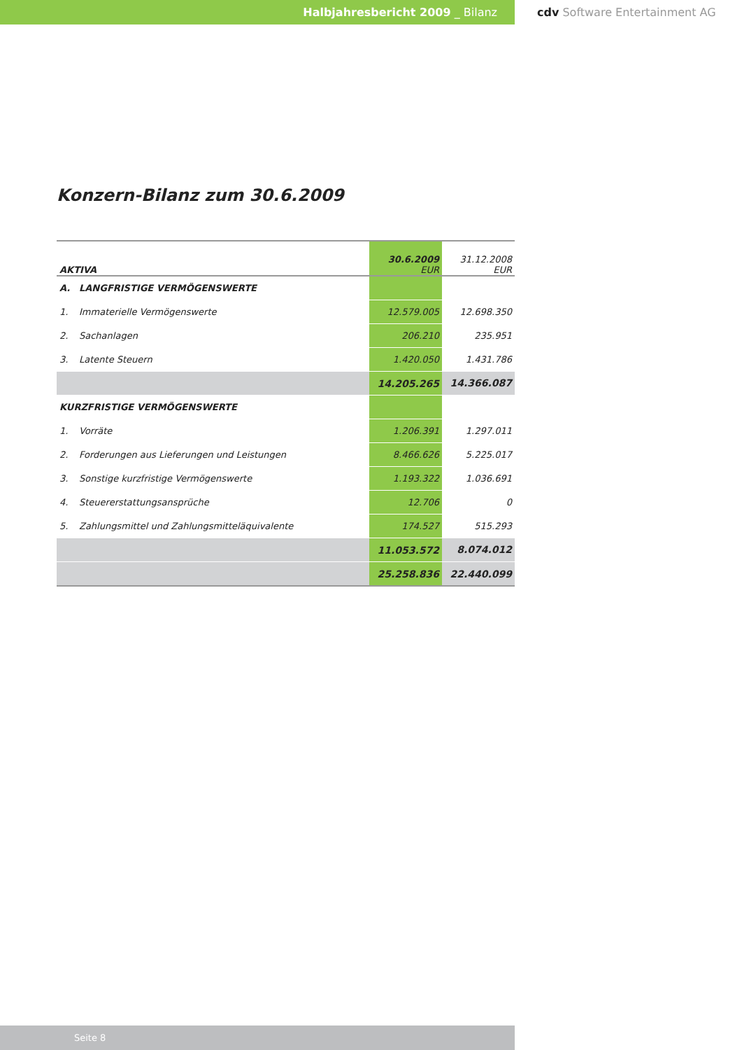Halbjahresbericht 2009 _ Bilanz cdv Software Entertainment AG
Konzern-Bilanz zum 30.6.2009
| AKTIVA | | 30.6.2009 EUR | 31.12.2008 EUR |
| A. | LANGFRISTIGE VERMÖGENSWERTE | | |
| 1. | Immaterielle Vermögenswerte | 12.579.005 | 12.698.350 |
| 2. | Sachanlagen | 206.210 | 235.951 |
| 3. | Latente Steuern | 1.420.050 | 1.431.786 |
| | | 14.205.265 | 14.366.087 |
| KURZFRISTIGE VERMÖGENSWERTE | | | |
| 1. | Vorräte | 1.206.391 | 1.297.011 |
| 2. | Forderungen aus Lieferungen und Leistungen | 8.466.626 | 5.225.017 |
| 3. | Sonstige kurzfristige Vermögenswerte | 1.193.322 | 1.036.691 |
| 4. | Steuererstattungsansprüche | 12.706 | 0 |
| 5. | Zahlungsmittel und Zahlungsmitteläquivalente | 174.527 | 515.293 |
| | | 11.053.572 | 8.074.012 |
| | | 25.258.836 | 22.440.099 |
Seite 8